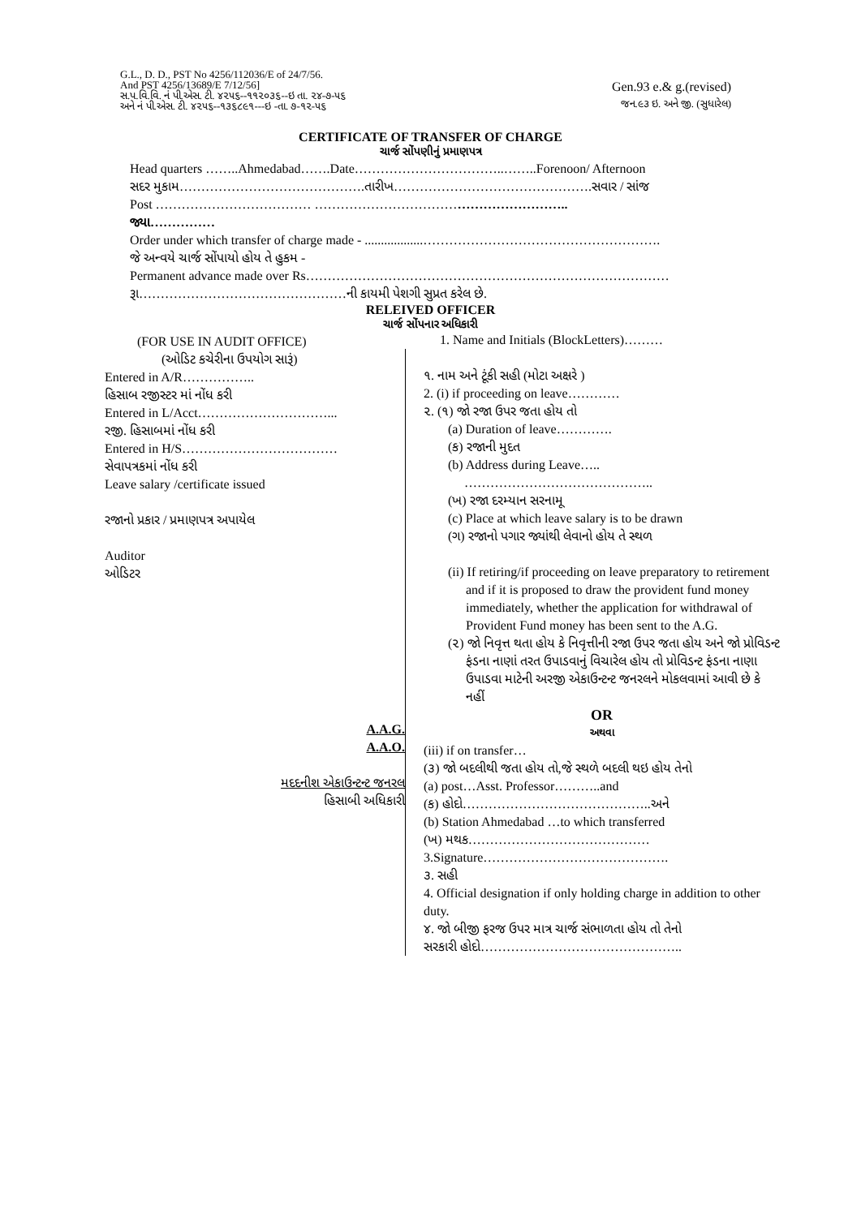G.L., D. D., PST No 4256/112036/E of 24/7/56.
And PST 4256/13689/E 7/12/56]
સ.પ.વિ.વિ. નં પી.એસ. ટી. ૪૨૫૬--૧૧૨૦૩૬--ઇ તા. ૨૪-૭-૫૬
અને નં પી.એસ. ટી. ૪૨૫૬--૧૩૬૮૯૧---ઇ -તા. ૭-૧૨-૫૬
Gen.93 e.& g.(revised)
જન.૯૩ ઇ. અને જી. (સુધારેલ)
CERTIFICATE OF TRANSFER OF CHARGE
ચાર્જ સોંપણીનું પ્રમાણપત્ર
Head quarters ……..Ahmedabad…….Date……………………………..……..Forenoon/ Afternoon
સદર મુકામ…………………………………….તારીખ……………………………………….સવાર / સાંજ
Post ……………………………… …………………………………………………..
જ્યા……………
Order under which transfer of charge made - ..................……………………………………………….
જે અન્વયે ચાર્જ સોંપાયો હોય તે હુકમ -
Permanent advance made over Rs…………………………………………………………………………
રૂા…………………………………………ની કાયમી પેશગી સુપ્રત કરેલ છે.
RELEIVED OFFICER
ચાર્જ સોંપનાર અધિકારી
(FOR USE IN AUDIT OFFICE)
(ઓડિટ કચેરીના ઉપયોગ સારૂં)
Entered in A/R……………..
હિસાબ રજીસ્ટર માં નોંધ કરી
Entered in L/Acct…………………………...
રજી. હિસાબમાં નોંધ કરી
Entered in H/S………………………………
સેવાપત્રકમાં નોંધ કરી
Leave salary /certificate issued
રજાનો પ્રકાર / પ્રમાણપત્ર અપાયેલ
Auditor
ઓડિટર
A.A.G.
A.A.O.
મદદનીશ એકાઉન્ટન્ટ જનરલ
હિસાબી અધિકારી
1. Name and Initials (BlockLetters)………
૧. નામ અને ટૂંકી સહી (મોટા અક્ષરે )
2. (i) if proceeding on leave…………
૨. (૧) જો રજા ઉપર જતા હોય તો
(a) Duration of leave………….
(ક) રજાની મુદત
(b) Address during Leave…..
……………………………………..
(ખ) રજા દરમ્યાન સરનામૂ
(c) Place at which leave salary is to be drawn
(ગ) રજાનો પગાર જ્યાંથી લેવાનો હોય તે સ્થળ
(ii) If retiring/if proceeding on leave preparatory to retirement and if it is proposed to draw the provident fund money immediately, whether the application for withdrawal of Provident Fund money has been sent to the A.G.
(૨) જો નિવૃત્ત થતા હોય કે નિવૃત્તીની રજા ઉપર જતા હોય અને જો પ્રોવિડન્ટ ફંડના નાણાં તરત ઉપાડવાનું વિચારેલ હોય તો પ્રોવિડન્ટ ફંડના નાણા ઉપાડવા માટેની અરજી એકાઉન્ટન્ટ જનરલને મોકલવામાં આવી છે કે નહીં
OR
અથવા
(iii) if on transfer…
(૩) જો બદલીથી જતા હોય તો,જે સ્થળે બદલી થઇ હોય તેનો
(a) post…Asst. Professor………..and
(ક) હોદો……………………………………..અને
(b) Station Ahmedabad …to which transferred
(ખ) મથક……………………………………
3.Signature…………………………………….
૩. સહી
4. Official designation if only holding charge in addition to other duty.
૪. જો બીજી ફરજ ઉપર માત્ર ચાર્જ સંભાળતા હોય તો તેનો
સરકારી હોદો………………………………………..